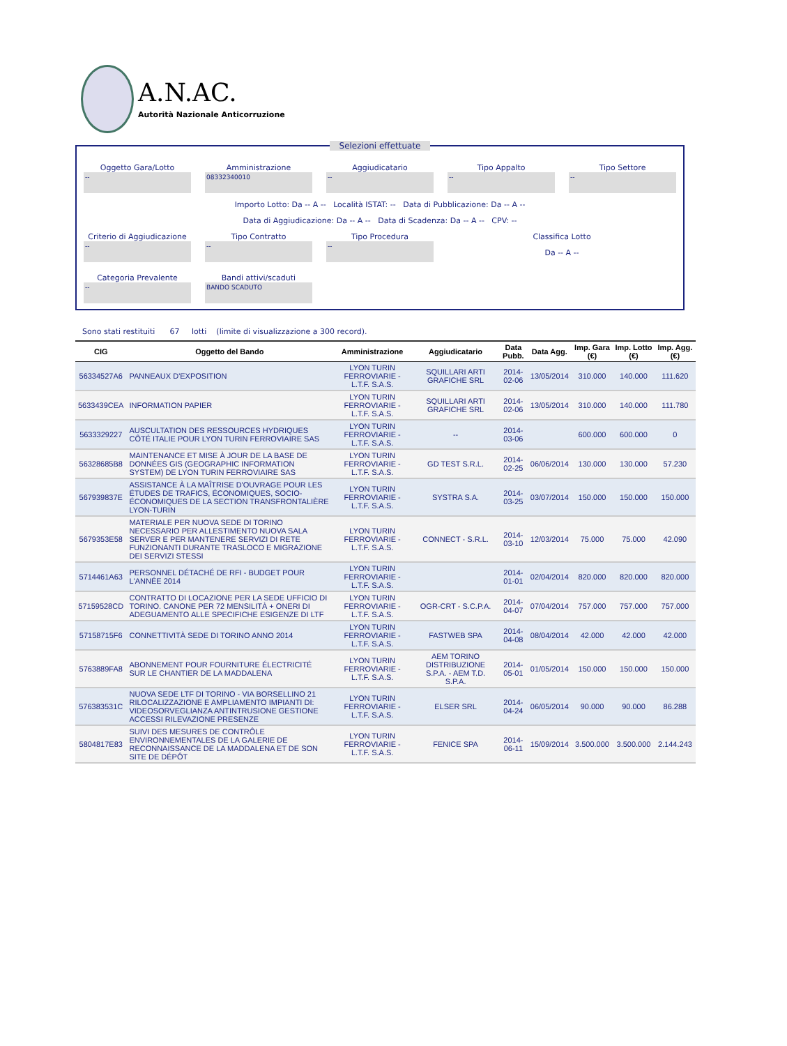A.N.AC.
Autorità Nazionale Anticorruzione
Selezioni effettuate
Oggetto Gara/Lotto
--
Amministrazione
08332340010
Aggiudicatario
--
Tipo Appalto
--
Tipo Settore
--
Importo Lotto: Da -- A -- Località ISTAT: -- Data di Pubblicazione: Da -- A --
Data di Aggiudicazione: Da -- A -- Data di Scadenza: Da -- A -- CPV: --
Criterio di Aggiudicazione
--
Tipo Contratto
--
Tipo Procedura
--
Classifica Lotto
Da -- A --
Categoria Prevalente
--
Bandi attivi/scaduti
BANDO SCADUTO
Sono stati restituiti 67 lotti (limite di visualizzazione a 300 record).
| CIG | Oggetto del Bando | Amministrazione | Aggiudicatario | Data Pubb. | Data Agg. | Imp. Gara (€) | Imp. Lotto (€) | Imp. Agg. (€) |
| --- | --- | --- | --- | --- | --- | --- | --- | --- |
| 56334527A6 | PANNEAUX D'EXPOSITION | LYON TURIN FERROVIARIE - L.T.F. S.A.S. | SQUILLARI ARTI GRAFICHE SRL | 2014-02-06 | 13/05/2014 | 310.000 | 140.000 | 111.620 |
| 5633439CEA | INFORMATION PAPIER | LYON TURIN FERROVIARIE - L.T.F. S.A.S. | SQUILLARI ARTI GRAFICHE SRL | 2014-02-06 | 13/05/2014 | 310.000 | 140.000 | 111.780 |
| 5633329227 | AUSCULTATION DES RESSOURCES HYDRIQUES CÔTÉ ITALIE POUR LYON TURIN FERROVIAIRE SAS | LYON TURIN FERROVIARIE - L.T.F. S.A.S. | -- | 2014-03-06 | | 600.000 | 600.000 | 0 |
| 56328685B8 | MAINTENANCE ET MISE À JOUR DE LA BASE DE DONNÉES GIS (GEOGRAPHIC INFORMATION SYSTEM) DE LYON TURIN FERROVIAIRE SAS | LYON TURIN FERROVIARIE - L.T.F. S.A.S. | GD TEST S.R.L. | 2014-02-25 | 06/06/2014 | 130.000 | 130.000 | 57.230 |
| 567939837E | ASSISTANCE À LA MAÎTRISE D'OUVRAGE POUR LES ÉTUDES DE TRAFICS, ÉCONOMIQUES, SOCIO-ÉCONOMIQUES DE LA SECTION TRANSFRONTALIÈRE LYON-TURIN | LYON TURIN FERROVIARIE - L.T.F. S.A.S. | SYSTRA S.A. | 2014-03-25 | 03/07/2014 | 150.000 | 150.000 | 150.000 |
| 5679353E58 | MATERIALE PER NUOVA SEDE DI TORINO NECESSARIO PER ALLESTIMENTO NUOVA SALA SERVER E PER MANTENERE SERVIZI DI RETE FUNZIONANTI DURANTE TRASLOCO E MIGRAZIONE DEI SERVIZI STESSI | LYON TURIN FERROVIARIE - L.T.F. S.A.S. | CONNECT - S.R.L. | 2014-03-10 | 12/03/2014 | 75.000 | 75.000 | 42.090 |
| 5714461A63 | PERSONNEL DÉTACHÉ DE RFI - BUDGET POUR L'ANNÉE 2014 | LYON TURIN FERROVIARIE - L.T.F. S.A.S. | | 2014-01-01 | 02/04/2014 | 820.000 | 820.000 | 820.000 |
| 57159528CD | CONTRATTO DI LOCAZIONE PER LA SEDE UFFICIO DI TORINO. CANONE PER 72 MENSILITÀ + ONERI DI ADEGUAMENTO ALLE SPECIFICHE ESIGENZE DI LTF | LYON TURIN FERROVIARIE - L.T.F. S.A.S. | OGR-CRT - S.C.P.A. | 2014-04-07 | 07/04/2014 | 757.000 | 757.000 | 757.000 |
| 57158715F6 | CONNETTIVITÀ SEDE DI TORINO ANNO 2014 | LYON TURIN FERROVIARIE - L.T.F. S.A.S. | FASTWEB SPA | 2014-04-08 | 08/04/2014 | 42.000 | 42.000 | 42.000 |
| 5763889FA8 | ABONNEMENT POUR FOURNITURE ÉLECTRICITÉ SUR LE CHANTIER DE LA MADDALENA | LYON TURIN FERROVIARIE - L.T.F. S.A.S. | AEM TORINO DISTRIBUZIONE S.P.A. - AEM T.D. S.P.A. | 2014-05-01 | 01/05/2014 | 150.000 | 150.000 | 150.000 |
| 576383531C | NUOVA SEDE LTF DI TORINO - VIA BORSELLINO 21 RILOCALIZZAZIONE E AMPLIAMENTO IMPIANTI DI: VIDEOSORVEGLIANZA ANTINTRUSIONE GESTIONE ACCESSI RILEVAZIONE PRESENZE | LYON TURIN FERROVIARIE - L.T.F. S.A.S. | ELSER SRL | 2014-04-24 | 06/05/2014 | 90.000 | 90.000 | 86.288 |
| 5804817E83 | SUIVI DES MESURES DE CONTRÔLE ENVIRONNEMENTALES DE LA GALERIE DE RECONNAISSANCE DE LA MADDALENA ET DE SON SITE DE DÉPÔT | LYON TURIN FERROVIARIE - L.T.F. S.A.S. | FENICE SPA | 2014-06-11 | 15/09/2014 | 3.500.000 | 3.500.000 | 2.144.243 |